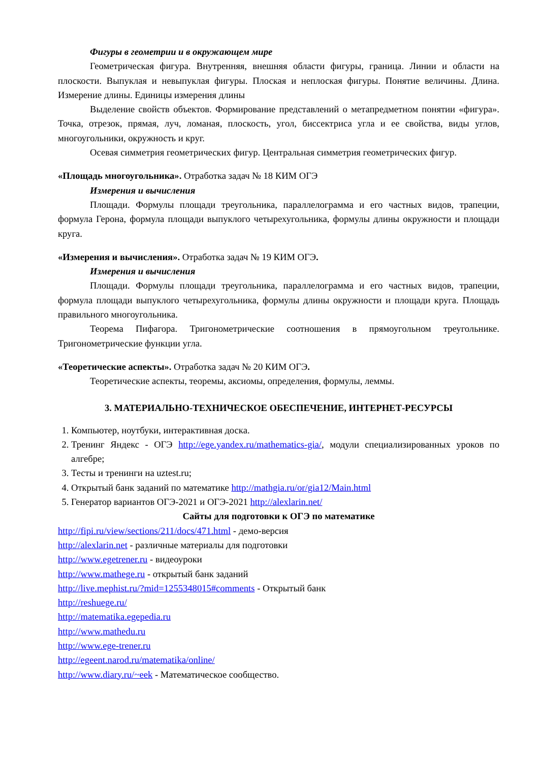Фигуры в геометрии и в окружающем мире
Геометрическая фигура. Внутренняя, внешняя области фигуры, граница. Линии и области на плоскости. Выпуклая и невыпуклая фигуры. Плоская и неплоская фигуры. Понятие величины. Длина. Измерение длины. Единицы измерения длины
Выделение свойств объектов. Формирование представлений о метапредметном понятии «фигура». Точка, отрезок, прямая, луч, ломаная, плоскость, угол, биссектриса угла и ее свойства, виды углов, многоугольники, окружность и круг.
Осевая симметрия геометрических фигур. Центральная симметрия геометрических фигур.
«Площадь многоугольника». Отработка задач № 18 КИМ ОГЭ
Измерения и вычисления
Площади. Формулы площади треугольника, параллелограмма и его частных видов, трапеции, формула Герона, формула площади выпуклого четырехугольника, формулы длины окружности и площади круга.
«Измерения и вычисления». Отработка задач № 19 КИМ ОГЭ.
Измерения и вычисления
Площади. Формулы площади треугольника, параллелограмма и его частных видов, трапеции, формула площади выпуклого четырехугольника, формулы длины окружности и площади круга. Площадь правильного многоугольника.
Теорема Пифагора. Тригонометрические соотношения в прямоугольном треугольнике. Тригонометрические функции угла.
«Теоретические аспекты». Отработка задач № 20 КИМ ОГЭ.
Теоретические аспекты, теоремы, аксиомы, определения, формулы, леммы.
3. МАТЕРИАЛЬНО-ТЕХНИЧЕСКОЕ ОБЕСПЕЧЕНИЕ, ИНТЕРНЕТ-РЕСУРСЫ
1. Компьютер, ноутбуки, интерактивная доска.
2. Тренинг Яндекс - ОГЭ http://ege.yandex.ru/mathematics-gia/, модули специализированных уроков по алгебре;
3. Тесты и тренинги на uztest.ru;
4. Открытый банк заданий по математике http://mathgia.ru/or/gia12/Main.html
5. Генератор вариантов ОГЭ-2021 и ОГЭ-2021 http://alexlarin.net/
Сайты для подготовки к ОГЭ по математике
http://fipi.ru/view/sections/211/docs/471.html - демо-версия
http://alexlarin.net - различные материалы для подготовки
http://www.egetrener.ru - видеоуроки
http://www.mathege.ru - открытый банк заданий
http://live.mephist.ru/?mid=1255348015#comments - Открытый банк
http://reshuege.ru/
http://matematika.egepedia.ru
http://www.mathedu.ru
http://www.ege-trener.ru
http://egeent.narod.ru/matematika/online/
http://www.diary.ru/~eek - Математическое сообщество.